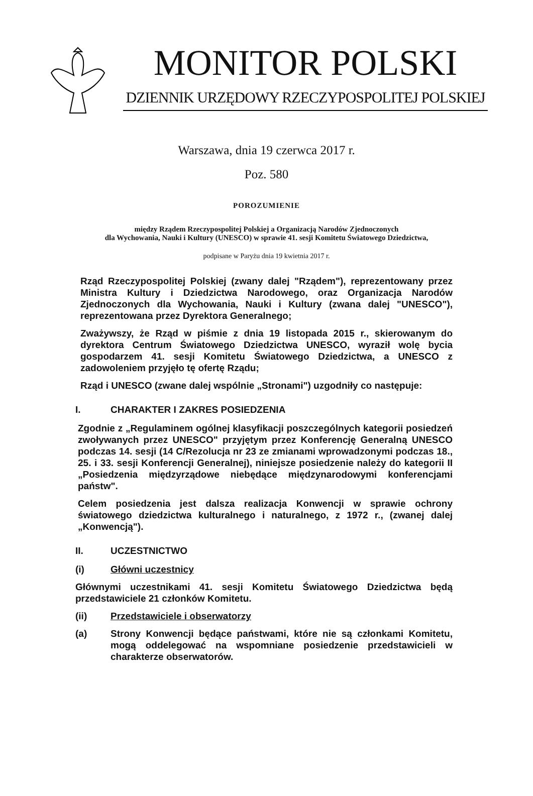MONITOR POLSKI
DZIENNIK URZĘDOWY RZECZYPOSPOLITEJ POLSKIEJ
Warszawa, dnia 19 czerwca 2017 r.
Poz. 580
POROZUMIENIE
między Rządem Rzeczypospolitej Polskiej a Organizacją Narodów Zjednoczonych
dla Wychowania, Nauki i Kultury (UNESCO) w sprawie 41. sesji Komitetu Światowego Dziedzictwa,
podpisane w Paryżu dnia 19 kwietnia 2017 r.
Rząd Rzeczypospolitej Polskiej (zwany dalej "Rządem"), reprezentowany przez Ministra Kultury i Dziedzictwa Narodowego, oraz Organizacja Narodów Zjednoczonych dla Wychowania, Nauki i Kultury (zwana dalej "UNESCO"), reprezentowana przez Dyrektora Generalnego;
Zważywszy, że Rząd w piśmie z dnia 19 listopada 2015 r., skierowanym do dyrektora Centrum Światowego Dziedzictwa UNESCO, wyraził wolę bycia gospodarzem 41. sesji Komitetu Światowego Dziedzictwa, a UNESCO z zadowoleniem przyjęło tę ofertę Rządu;
Rząd i UNESCO (zwane dalej wspólnie „Stronami") uzgodniły co następuje:
I. CHARAKTER I ZAKRES POSIEDZENIA
Zgodnie z „Regulaminem ogólnej klasyfikacji poszczególnych kategorii posiedzeń zwoływanych przez UNESCO" przyjętym przez Konferencję Generalną UNESCO podczas 14. sesji (14 C/Rezolucja nr 23 ze zmianami wprowadzonymi podczas 18., 25. i 33. sesji Konferencji Generalnej), niniejsze posiedzenie należy do kategorii II „Posiedzenia międzyrządowe niebędące międzynarodowymi konferencjami państw".
Celem posiedzenia jest dalsza realizacja Konwencji w sprawie ochrony światowego dziedzictwa kulturalnego i naturalnego, z 1972 r., (zwanej dalej „Konwencją").
II. UCZESTNICTWO
(i) Główni uczestnicy
Głównymi uczestnikami 41. sesji Komitetu Światowego Dziedzictwa będą przedstawiciele 21 członków Komitetu.
(ii) Przedstawiciele i obserwatorzy
(a) Strony Konwencji będące państwami, które nie są członkami Komitetu, mogą oddelegować na wspomniane posiedzenie przedstawicieli w charakterze obserwatorów.